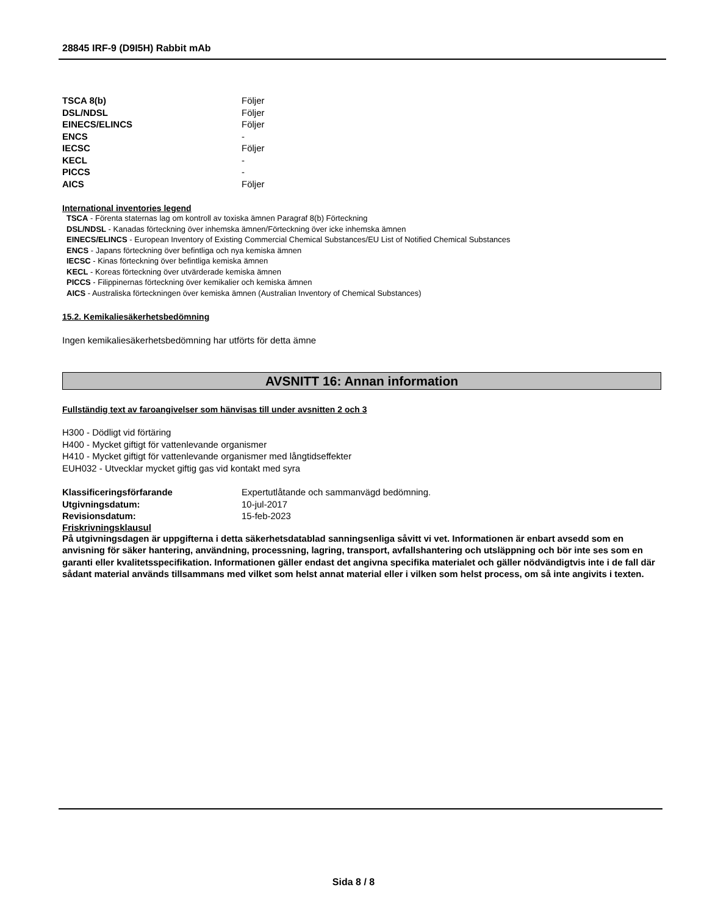28845 IRF-9 (D9I5H) Rabbit mAb
| TSCA 8(b) | Följer |
| DSL/NDSL | Följer |
| EINECS/ELINCS | Följer |
| ENCS | - |
| IECSC | Följer |
| KECL | - |
| PICCS | - |
| AICS | Följer |
International inventories legend
TSCA - Förenta staternas lag om kontroll av toxiska ämnen Paragraf 8(b) Förteckning
DSL/NDSL - Kanadas förteckning över inhemska ämnen/Förteckning över icke inhemska ämnen
EINECS/ELINCS - European Inventory of Existing Commercial Chemical Substances/EU List of Notified Chemical Substances
ENCS - Japans förteckning över befintliga och nya kemiska ämnen
IECSC - Kinas förteckning över befintliga kemiska ämnen
KECL - Koreas förteckning över utvärderade kemiska ämnen
PICCS - Filippinernas förteckning över kemikalier och kemiska ämnen
AICS - Australiska förteckningen över kemiska ämnen (Australian Inventory of Chemical Substances)
15.2. Kemikaliesäkerhetsbedömning
Ingen kemikaliesäkerhetsbedömning har utförts för detta ämne
AVSNITT 16: Annan information
Fullständig text av faroangivelser som hänvisas till under avsnitten 2 och 3
H300 - Dödligt vid förtäring
H400 - Mycket giftigt för vattenlevande organismer
H410 - Mycket giftigt för vattenlevande organismer med långtidseffekter
EUH032 - Utvecklar mycket giftig gas vid kontakt med syra
| Klassificeringsförfarande | Expertutlåtande och sammanvägd bedömning. |
| Utgivningsdatum: | 10-jul-2017 |
| Revisionsdatum: | 15-feb-2023 |
Friskrivningsklausul
På utgivningsdagen är uppgifterna i detta säkerhetsdatablad sanningsenliga såvitt vi vet. Informationen är enbart avsedd som en anvisning för säker hantering, användning, processning, lagring, transport, avfallshantering och utsläppning och bör inte ses som en garanti eller kvalitetsspecifikation. Informationen gäller endast det angivna specifika materialet och gäller nödvändigtvis inte i de fall där sådant material används tillsammans med vilket som helst annat material eller i vilken som helst process, om så inte angivits i texten.
Sida 8 / 8